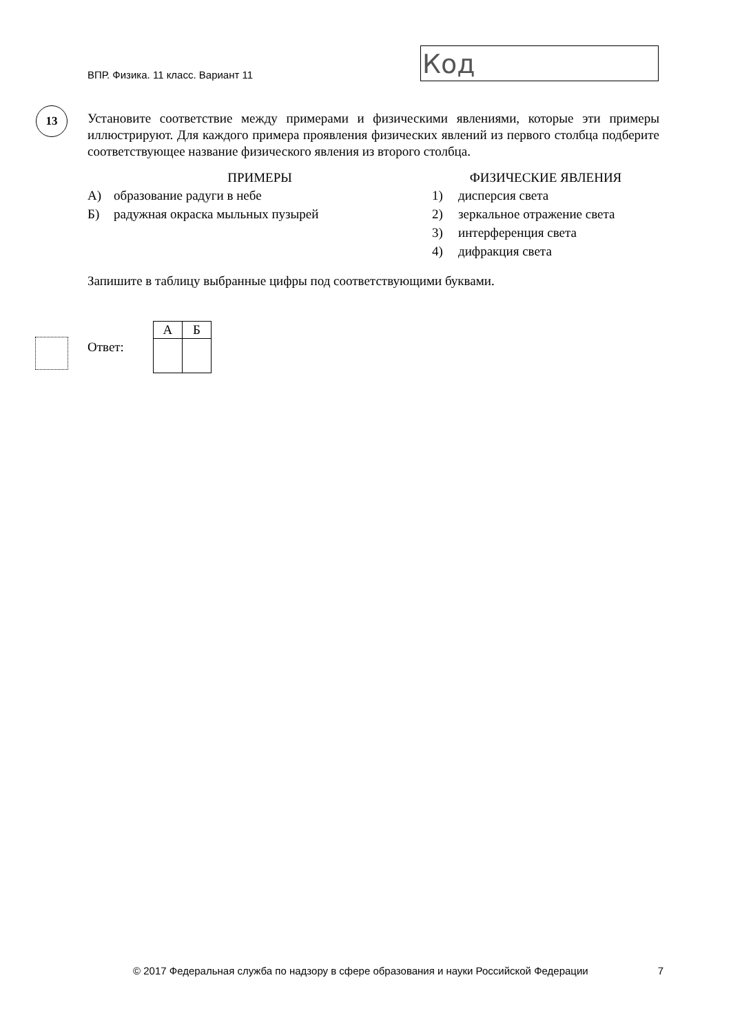ВПР. Физика. 11 класс. Вариант 11
Код
13
Установите соответствие между примерами и физическими явлениями, которые эти примеры иллюстрируют. Для каждого примера проявления физических явлений из первого столбца подберите соответствующее название физического явления из второго столбца.
ПРИМЕРЫ
А) образование радуги в небе
Б) радужная окраска мыльных пузырей
ФИЗИЧЕСКИЕ ЯВЛЕНИЯ
1) дисперсия света
2) зеркальное отражение света
3) интерференция света
4) дифракция света
Запишите в таблицу выбранные цифры под соответствующими буквами.
Ответ:
| А | Б |
| --- | --- |
© 2017 Федеральная служба по надзору в сфере образования и науки Российской Федерации 7